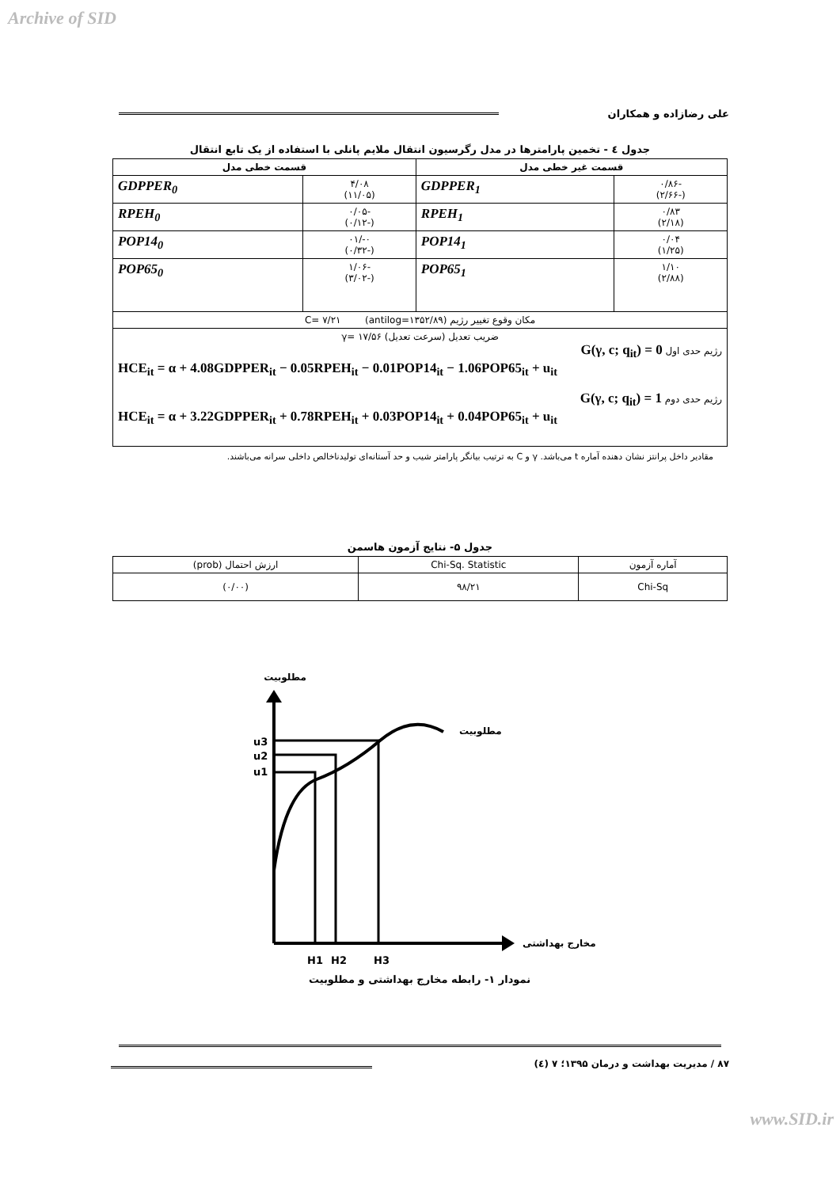Archive of SID
علی رضازاده و همکاران
جدول ٤ - تخمین پارامترها در مدل رگرسیون انتقال ملایم پانلی با استفاده از یک تابع انتقال
| قسمت غیر خطی مدل | | قسمت خطی مدل | |
| --- | --- | --- | --- |
| -۰/۸۶ (-۲/۶۶) | GDPPER<sub>1</sub> | ۴/۰۸ (۱۱/۰۵) | GDPPER<sub>0</sub> |
| ۰/۸۳ (۲/۱۸) | RPEH<sub>1</sub> | -۰/۰۵ (-۰/۱۲) | RPEH<sub>0</sub> |
| ۰/۰۴ (۱/۲۵) | POP14<sub>1</sub> | ۰-/۰۱ (-۰/۳۲) | POP14<sub>0</sub> |
| ۱/۱۰ (۲/۸۸) | POP65<sub>1</sub> | -۱/۰۶ (-۳/۰۲) | POP65<sub>0</sub> |
| مکان وقوع تغییر رژیم C= ۷/۲۱ (antilog=۱۳۵۲/۸۹) | | | |
| ضریب تعدیل (سرعت تعدیل) γ= ۱۷/۵۶ رژیم حدی اول G(γ, c; q<sub>it</sub>) = 0 HCE<sub>it</sub> = α + 4.08GDPPER<sub>it</sub> − 0.05RPEH<sub>it</sub> − 0.01POP14<sub>it</sub> − 1.06POP65<sub>it</sub> + u<sub>it</sub> رژیم حدی دوم G(γ, c; q<sub>it</sub>) = 1 HCE<sub>it</sub> = α + 3.22GDPPER<sub>it</sub> + 0.78RPEH<sub>it</sub> + 0.03POP14<sub>it</sub> + 0.04POP65<sub>it</sub> + u<sub>it</sub> | | | |
مقادیر داخل پرانتز نشان دهنده آماره t می‌باشد. γ و C به ترتیب بیانگر پارامتر شیب و حد آستانه‌ای تولیدناخالص داخلی سرانه می‌باشند.
جدول ۵- نتایج آزمون هاسمن
| آماره آزمون | Chi-Sq. Statistic | ارزش احتمال (prob) |
| Chi-Sq | ۹۸/۲۱ | (۰/۰۰) |
مطلوبیت
u3
u2
u1
مطلوبیت
مخارج بهداشتی
H1
H2
H3
نمودار ۱- رابطه مخارج بهداشتی و مطلوبیت
۸۷ / مدیریت بهداشت و درمان ۱۳۹۵؛ ۷ (٤)
www.SID.ir